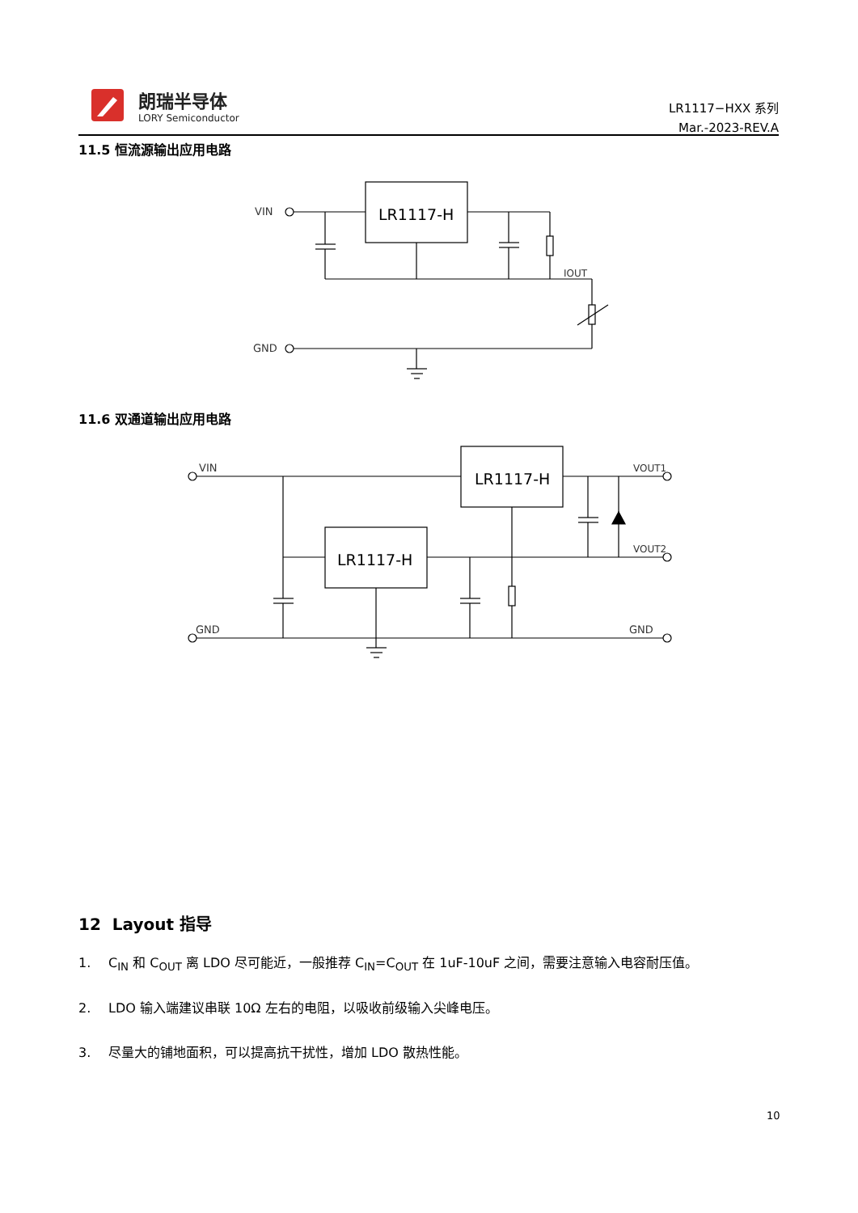朗瑞半导体
LORY Semiconductor
LR1117−HXX 系列
Mar.-2023-REV.A
11.5 恒流源输出应用电路
VIN
LR1117-H
IOUT
GND
11.6 双通道输出应用电路
VIN
LR1117-H
VOUT1
LR1117-H
VOUT2
GND
GND
12 Layout 指导
1. C<sub>IN</sub> 和 C<sub>OUT</sub> 离 LDO 尽可能近，一般推荐 C<sub>IN</sub>=C<sub>OUT</sub> 在 1uF-10uF 之间，需要注意输入电容耐压值。
2. LDO 输入端建议串联 10Ω 左右的电阻，以吸收前级输入尖峰电压。
3. 尽量大的铺地面积，可以提高抗干扰性，增加 LDO 散热性能。
10